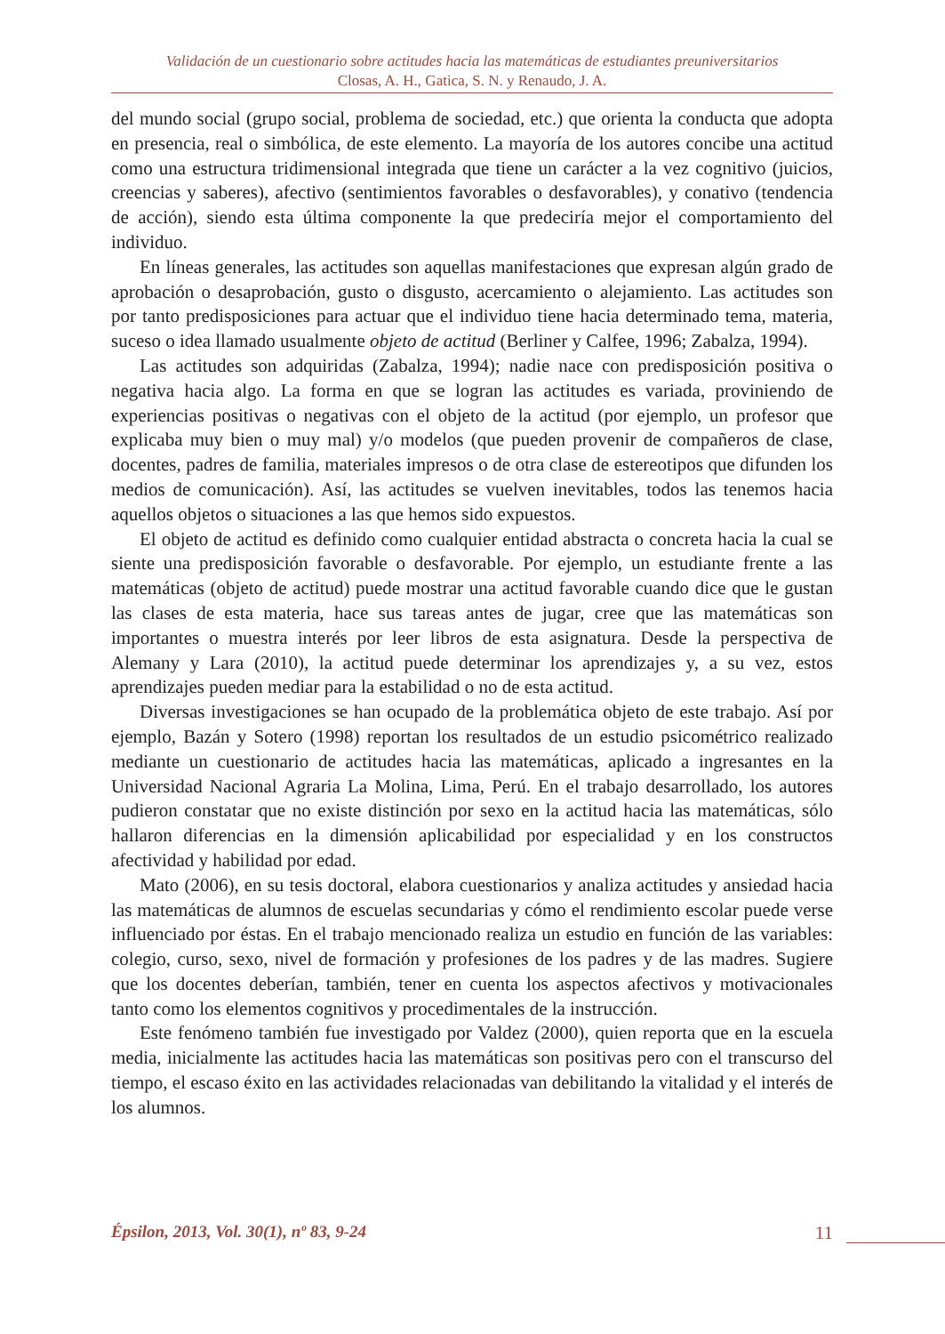Validación de un cuestionario sobre actitudes hacia las matemáticas de estudiantes preuniversitarios
Closas, A. H., Gatica, S. N. y Renaudo, J. A.
del mundo social (grupo social, problema de sociedad, etc.) que orienta la conducta que adopta en presencia, real o simbólica, de este elemento. La mayoría de los autores concibe una actitud como una estructura tridimensional integrada que tiene un carácter a la vez cognitivo (juicios, creencias y saberes), afectivo (sentimientos favorables o desfavorables), y conativo (tendencia de acción), siendo esta última componente la que predeciría mejor el comportamiento del individuo.
En líneas generales, las actitudes son aquellas manifestaciones que expresan algún grado de aprobación o desaprobación, gusto o disgusto, acercamiento o alejamiento. Las actitudes son por tanto predisposiciones para actuar que el individuo tiene hacia determinado tema, materia, suceso o idea llamado usualmente objeto de actitud (Berliner y Calfee, 1996; Zabalza, 1994).
Las actitudes son adquiridas (Zabalza, 1994); nadie nace con predisposición positiva o negativa hacia algo. La forma en que se logran las actitudes es variada, proviniendo de experiencias positivas o negativas con el objeto de la actitud (por ejemplo, un profesor que explicaba muy bien o muy mal) y/o modelos (que pueden provenir de compañeros de clase, docentes, padres de familia, materiales impresos o de otra clase de estereotipos que difunden los medios de comunicación). Así, las actitudes se vuelven inevitables, todos las tenemos hacia aquellos objetos o situaciones a las que hemos sido expuestos.
El objeto de actitud es definido como cualquier entidad abstracta o concreta hacia la cual se siente una predisposición favorable o desfavorable. Por ejemplo, un estudiante frente a las matemáticas (objeto de actitud) puede mostrar una actitud favorable cuando dice que le gustan las clases de esta materia, hace sus tareas antes de jugar, cree que las matemáticas son importantes o muestra interés por leer libros de esta asignatura. Desde la perspectiva de Alemany y Lara (2010), la actitud puede determinar los aprendizajes y, a su vez, estos aprendizajes pueden mediar para la estabilidad o no de esta actitud.
Diversas investigaciones se han ocupado de la problemática objeto de este trabajo. Así por ejemplo, Bazán y Sotero (1998) reportan los resultados de un estudio psicométrico realizado mediante un cuestionario de actitudes hacia las matemáticas, aplicado a ingresantes en la Universidad Nacional Agraria La Molina, Lima, Perú. En el trabajo desarrollado, los autores pudieron constatar que no existe distinción por sexo en la actitud hacia las matemáticas, sólo hallaron diferencias en la dimensión aplicabilidad por especialidad y en los constructos afectividad y habilidad por edad.
Mato (2006), en su tesis doctoral, elabora cuestionarios y analiza actitudes y ansiedad hacia las matemáticas de alumnos de escuelas secundarias y cómo el rendimiento escolar puede verse influenciado por éstas. En el trabajo mencionado realiza un estudio en función de las variables: colegio, curso, sexo, nivel de formación y profesiones de los padres y de las madres. Sugiere que los docentes deberían, también, tener en cuenta los aspectos afectivos y motivacionales tanto como los elementos cognitivos y procedimentales de la instrucción.
Este fenómeno también fue investigado por Valdez (2000), quien reporta que en la escuela media, inicialmente las actitudes hacia las matemáticas son positivas pero con el transcurso del tiempo, el escaso éxito en las actividades relacionadas van debilitando la vitalidad y el interés de los alumnos.
Épsilon, 2013, Vol. 30(1), nº 83, 9-24 11